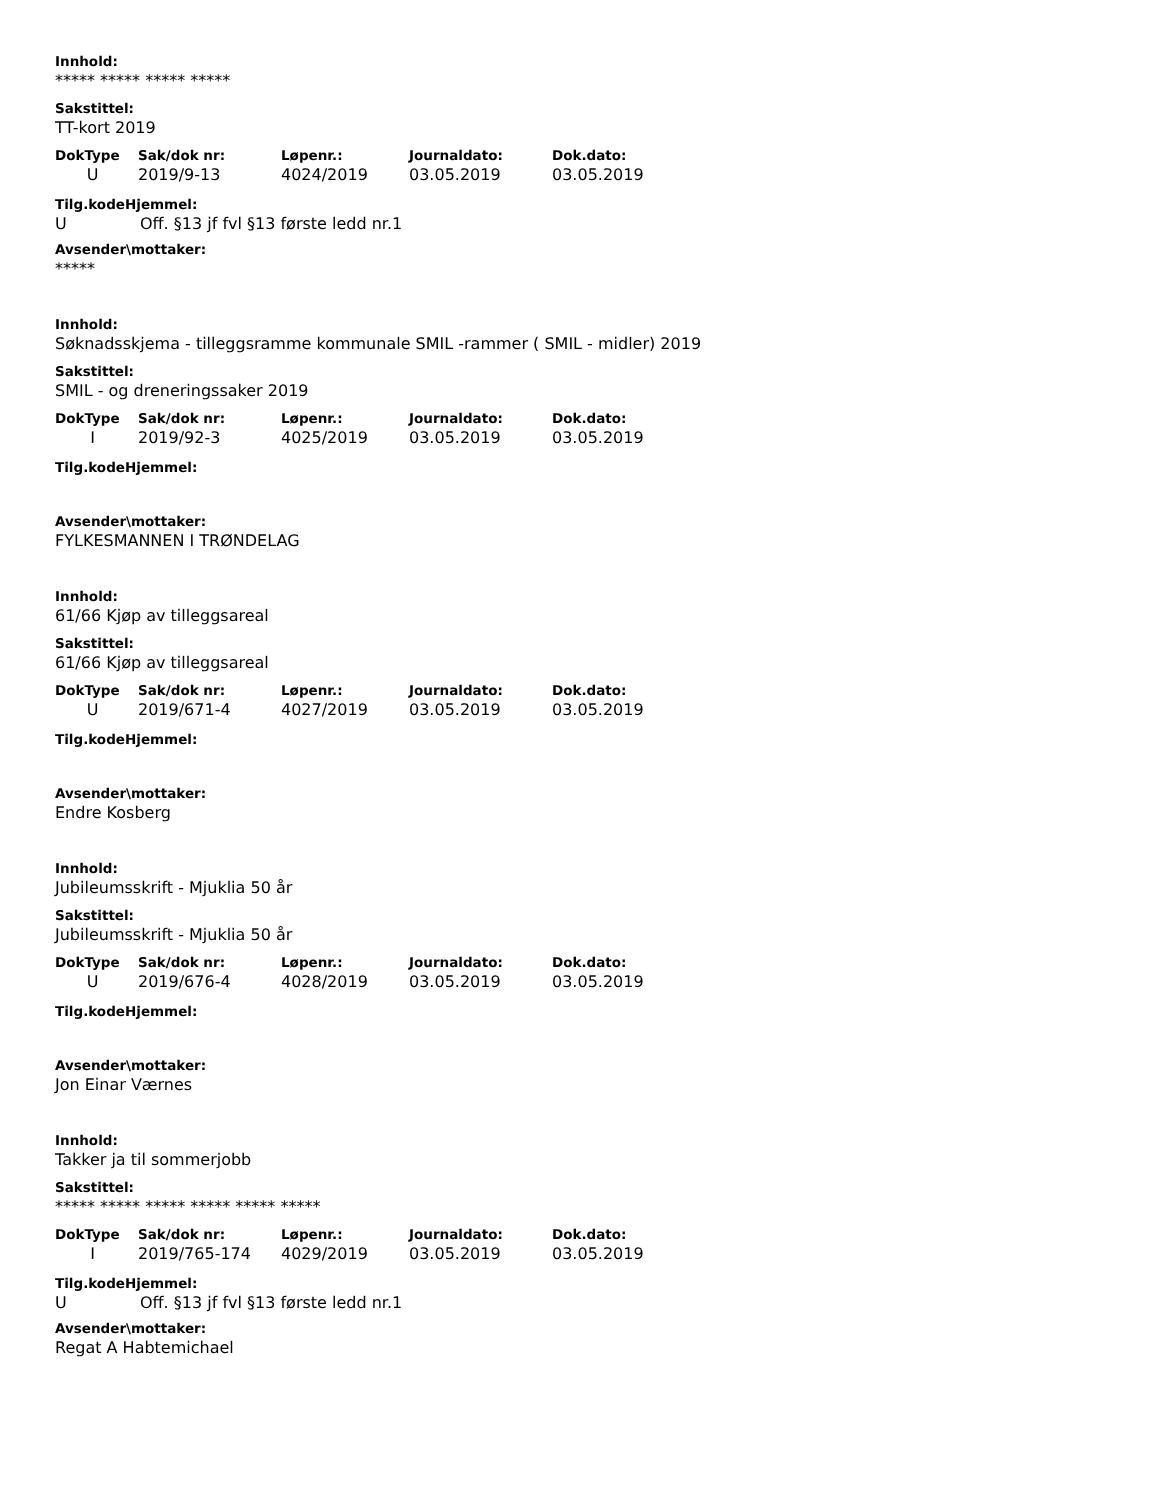Innhold:
***** ***** ***** *****
Sakstittel:
TT-kort 2019
| DokType | Sak/dok nr: | Løpenr.: | Journaldato: | Dok.dato: |
| --- | --- | --- | --- | --- |
| U | 2019/9-13 | 4024/2019 | 03.05.2019 | 03.05.2019 |
Tilg.kodeHjemmel:
U Off. §13 jf fvl §13 første ledd nr.1
Avsender\mottaker:
*****
Innhold:
Søknadsskjema - tilleggsramme kommunale SMIL -rammer ( SMIL - midler) 2019
Sakstittel:
SMIL - og dreneringssaker 2019
| DokType | Sak/dok nr: | Løpenr.: | Journaldato: | Dok.dato: |
| --- | --- | --- | --- | --- |
| I | 2019/92-3 | 4025/2019 | 03.05.2019 | 03.05.2019 |
Tilg.kodeHjemmel:
Avsender\mottaker:
FYLKESMANNEN I TRØNDELAG
Innhold:
61/66 Kjøp av tilleggsareal
Sakstittel:
61/66 Kjøp av tilleggsareal
| DokType | Sak/dok nr: | Løpenr.: | Journaldato: | Dok.dato: |
| --- | --- | --- | --- | --- |
| U | 2019/671-4 | 4027/2019 | 03.05.2019 | 03.05.2019 |
Tilg.kodeHjemmel:
Avsender\mottaker:
Endre Kosberg
Innhold:
Jubileumsskrift - Mjuklia 50 år
Sakstittel:
Jubileumsskrift - Mjuklia 50 år
| DokType | Sak/dok nr: | Løpenr.: | Journaldato: | Dok.dato: |
| --- | --- | --- | --- | --- |
| U | 2019/676-4 | 4028/2019 | 03.05.2019 | 03.05.2019 |
Tilg.kodeHjemmel:
Avsender\mottaker:
Jon Einar Værnes
Innhold:
Takker ja til sommerjobb
Sakstittel:
***** ***** ***** ***** ***** *****
| DokType | Sak/dok nr: | Løpenr.: | Journaldato: | Dok.dato: |
| --- | --- | --- | --- | --- |
| I | 2019/765-174 | 4029/2019 | 03.05.2019 | 03.05.2019 |
Tilg.kodeHjemmel:
U Off. §13 jf fvl §13 første ledd nr.1
Avsender\mottaker:
Regat A Habtemichael